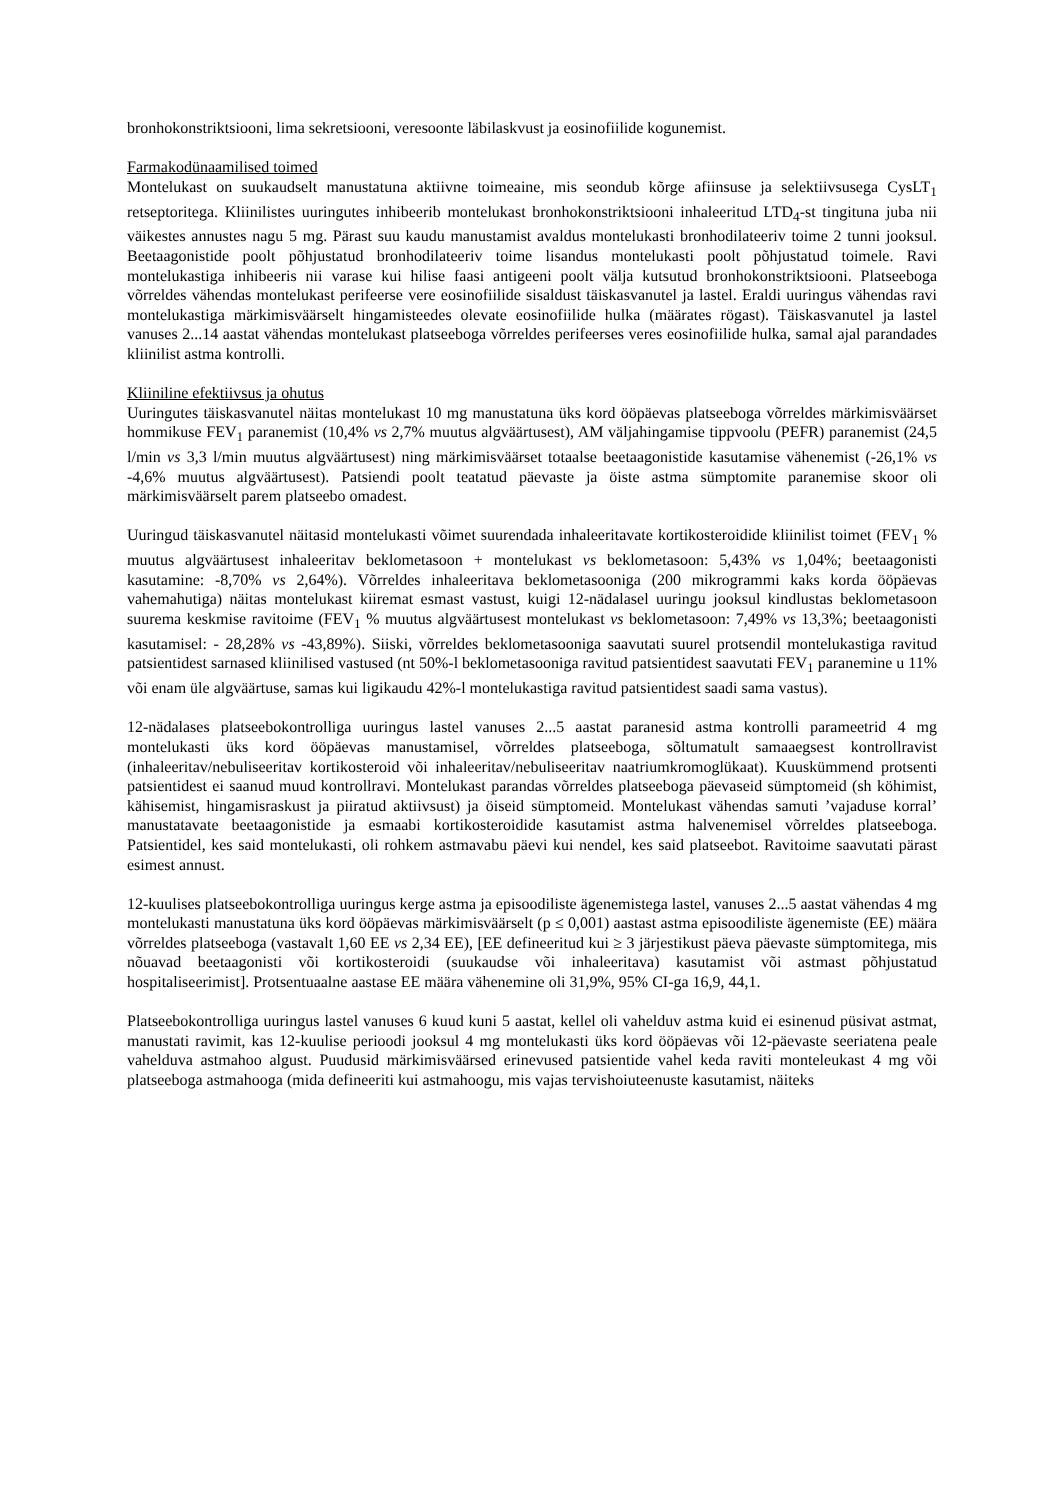bronhokonstriktsiooni, lima sekretsiooni, veresoonte läbilaskvust ja eosinofiilide kogunemist.
Farmakodünaamilised toimed
Montelukast on suukaudselt manustatuna aktiivne toimeaine, mis seondub kõrge afiinsuse ja selektiivsusega CysLT<sub>1</sub> retseptoritega. Kliinilistes uuringutes inhibeerib montelukast bronhokonstriktsiooni inhaleeritud LTD<sub>4</sub>-st tingituna juba nii väikestes annustes nagu 5 mg. Pärast suu kaudu manustamist avaldus montelukasti bronhodilateeriv toime 2 tunni jooksul. Beetaagonistide poolt põhjustatud bronhodilateeriv toime lisandus montelukasti poolt põhjustatud toimele. Ravi montelukastiga inhibeeris nii varase kui hilise faasi antigeeni poolt välja kutsutud bronhokonstriktsiooni. Platseeboga võrreldes vähendas montelukast perifeerse vere eosinofiilide sisaldust täiskasvanutel ja lastel. Eraldi uuringus vähendas ravi montelukastiga märkimisväärselt hingamisteedes olevate eosinofiilide hulka (määrates rögast). Täiskasvanutel ja lastel vanuses 2...14 aastat vähendas montelukast platseeboga võrreldes perifeerses veres eosinofiilide hulka, samal ajal parandades kliinilist astma kontrolli.
Kliiniline efektiivsus ja ohutus
Uuringutes täiskasvanutel näitas montelukast 10 mg manustatuna üks kord ööpäevas platseeboga võrreldes märkimisväärset hommikuse FEV<sub>1</sub> paranemist (10,4% vs 2,7% muutus algväärtusest), AM väljahingamise tippvoolu (PEFR) paranemist (24,5 l/min vs 3,3 l/min muutus algväärtusest) ning märkimisväärset totaalse beetaagonistide kasutamise vähenemist (-26,1% vs -4,6% muutus algväärtusest). Patsiendi poolt teatatud päevaste ja öiste astma sümptomite paranemise skoor oli märkimisväärselt parem platseebo omadest.
Uuringud täiskasvanutel näitasid montelukasti võimet suurendada inhaleeritavate kortikosteroidide kliinilist toimet (FEV<sub>1</sub> % muutus algväärtusest inhaleeritav beklometasoon + montelukast vs beklometasoon: 5,43% vs 1,04%; beetaagonisti kasutamine: -8,70% vs 2,64%). Võrreldes inhaleeritava beklometasooniga (200 mikrogrammi kaks korda ööpäevas vahemahutiga) näitas montelukast kiiremat esmast vastust, kuigi 12-nädalasel uuringu jooksul kindlustas beklometasoon suurema keskmise ravitoime (FEV<sub>1</sub> % muutus algväärtusest montelukast vs beklometasoon: 7,49% vs 13,3%; beetaagonisti kasutamisel: - 28,28% vs -43,89%). Siiski, võrreldes beklometasooniga saavutati suurel protsendil montelukastiga ravitud patsientidest sarnased kliinilised vastused (nt 50%-l beklometasooniga ravitud patsientidest saavutati FEV<sub>1</sub> paranemine u 11% või enam üle algväärtuse, samas kui ligikaudu 42%-l montelukastiga ravitud patsientidest saadi sama vastus).
12-nädalases platseebokontrolliga uuringus lastel vanuses 2...5 aastat paranesid astma kontrolli parameetrid 4 mg montelukasti üks kord ööpäevas manustamisel, võrreldes platseeboga, sõltumatult samaaegsest kontrollravist (inhaleeritav/nebuliseeritav kortikosteroid või inhaleeritav/nebuliseeritav naatriumkromoglükaat). Kuuskümmend protsenti patsientidest ei saanud muud kontrollravi. Montelukast parandas võrreldes platseeboga päevaseid sümptomeid (sh köhimist, kähisemist, hingamisraskust ja piiratud aktiivsust) ja öiseid sümptomeid. Montelukast vähendas samuti ’vajaduse korral’ manustatavate beetaagonistide ja esmaabi kortikosteroidide kasutamist astma halvenemisel võrreldes platseeboga. Patsientidel, kes said montelukasti, oli rohkem astmavabu päevi kui nendel, kes said platseebot. Ravitoime saavutati pärast esimest annust.
12-kuulises platseebokontrolliga uuringus kerge astma ja episoodiliste ägenemistega lastel, vanuses 2...5 aastat vähendas 4 mg montelukasti manustatuna üks kord ööpäevas märkimisväärselt (p ≤ 0,001) aastast astma episoodiliste ägenemiste (EE) määra võrreldes platseeboga (vastavalt 1,60 EE vs 2,34 EE), [EE defineeritud kui ≥ 3 järjestikust päeva päevaste sümptomitega, mis nõuavad beetaagonisti või kortikosteroidi (suukaudse või inhaleeritava) kasutamist või astmast põhjustatud hospitaliseerimist]. Protsentuaalne aastase EE määra vähenemine oli 31,9%, 95% CI-ga 16,9, 44,1.
Platseebokontrolliga uuringus lastel vanuses 6 kuud kuni 5 aastat, kellel oli vahelduv astma kuid ei esinenud püsivat astmat, manustati ravimit, kas 12-kuulise perioodi jooksul 4 mg montelukasti üks kord ööpäevas või 12-päevaste seeriatena peale vahelduva astmahoo algust. Puudusid märkimisväärsed erinevused patsientide vahel keda raviti monteleukast 4 mg või platseeboga astmahooga (mida defineeriti kui astmahoogu, mis vajas tervishoiuteenuste kasutamist, näiteks